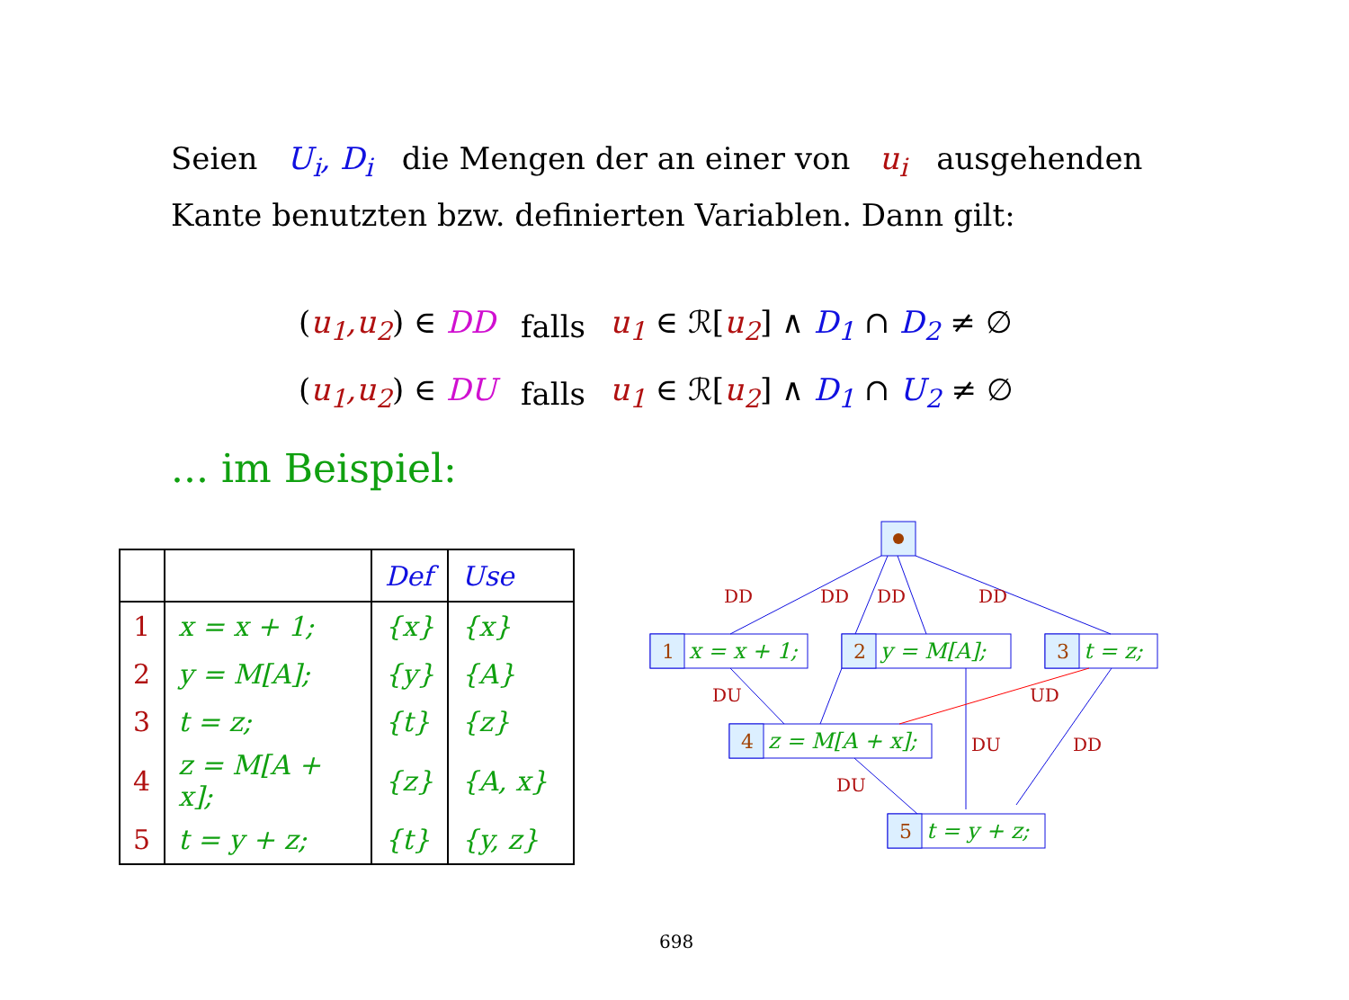Seien U<sub>i</sub>, D<sub>i</sub> die Mengen der an einer von u<sub>i</sub> ausgehenden Kante benutzten bzw. definierten Variablen. Dann gilt:
| ( u<sub>1</sub>,u<sub>2</sub> ) ∈ DD | falls | u<sub>1</sub> ∈ ℛ[ u<sub>2</sub> ] ∧ D<sub>1</sub> ∩ D<sub>2</sub> ≠ ∅ |
| ( u<sub>1</sub>,u<sub>2</sub> ) ∈ DU | falls | u<sub>1</sub> ∈ ℛ[ u<sub>2</sub> ] ∧ D<sub>1</sub> ∩ U<sub>2</sub> ≠ ∅ |
... im Beispiel:
| | | Def | Use |
| --- | --- | --- | --- |
| 1 | x = x + 1; | {x} | {x} |
| 2 | y = M[A]; | {y} | {A} |
| 3 | t = z; | {t} | {z} |
| 4 | z = M[A + x]; | {z} | {A, x} |
| 5 | t = y + z; | {t} | {y, z} |
DD
DD
DD
DD
DU
UD
DU
DD
DU
1
2
3
4
5
x = x + 1;
y = M[A];
t = z;
z = M[A + x];
t = y + z;
698